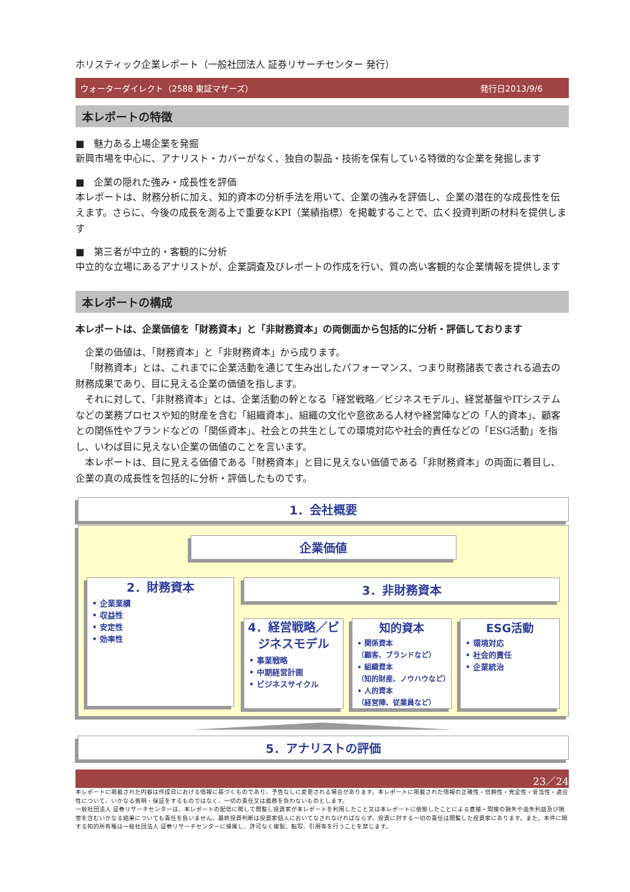ホリスティック企業レポート（一般社団法人 証券リサーチセンター 発行）
ウォーターダイレクト（2588 東証マザーズ） 発行日2013/9/6
本レポートの特徴
■　魅力ある上場企業を発掘
新興市場を中心に、アナリスト・カバーがなく、独自の製品・技術を保有している特徴的な企業を発掘します
■　企業の隠れた強み・成長性を評価
本レポートは、財務分析に加え、知的資本の分析手法を用いて、企業の強みを評価し、企業の潜在的な成長性を伝えます。さらに、今後の成長を測る上で重要なKPI（業績指標）を掲載することで、広く投資判断の材料を提供します
■　第三者が中立的・客観的に分析
中立的な立場にあるアナリストが、企業調査及びレポートの作成を行い、質の高い客観的な企業情報を提供します
本レポートの構成
本レポートは、企業価値を「財務資本」と「非財務資本」の両側面から包括的に分析・評価しております
企業の価値は、「財務資本」と「非財務資本」から成ります。
「財務資本」とは、これまでに企業活動を通じて生み出したパフォーマンス、つまり財務諸表で表される過去の財務成果であり、目に見える企業の価値を指します。
それに対して、「非財務資本」とは、企業活動の幹となる「経営戦略／ビジネスモデル」、経営基盤やITシステムなどの業務プロセスや知的財産を含む「組織資本」、組織の文化や意欲ある人材や経営陣などの「人的資本」、顧客との関係性やブランドなどの「関係資本」、社会との共生としての環境対応や社会的責任などの「ESG活動」を指し、いわば目に見えない企業の価値のことを言います。
本レポートは、目に見える価値である「財務資本」と目に見えない価値である「非財務資本」の両面に着目し、企業の真の成長性を包括的に分析・評価したものです。
1．会社概要
企業価値
2．財務資本
• 企業業績
• 収益性
• 安定性
• 効率性
3．非財務資本
4．経営戦略／ビジネスモデル
• 事業戦略
• 中期経営計画
• ビジネスサイクル
知的資本
• 関係資本
（顧客、ブランドなど）
• 組織資本
（知的財産、ノウハウなど）
• 人的資本
（経営陣、従業員など）
ESG活動
• 環境対応
• 社会的責任
• 企業統治
5．アナリストの評価
23／24
本レポートに掲載された内容は作成日における情報に基づくものであり、予告なしに変更される場合があります。本レポートに掲載された情報の正確性・信頼性・完全性・妥当性・適合性について、いかなる表明・保証をするものではなく、一切の責任又は義務を負わないものとします。
一般社団法人 証券リサーチセンターは、本レポートの配信に関して閲覧し投資家が本レポートを利用したこと又は本レポートに依拠したことによる直接・間接の損失や逸失利益及び損害を含むいかなる結果についても責任を負いません。最終投資判断は投資家個人においてなされなければならず、投資に対する一切の責任は閲覧した投資家にあります。また、本件に関する知的所有権は一般社団法人 証券リサーチセンターに帰属し、許可なく複製、転写、引用等を行うことを禁じます。